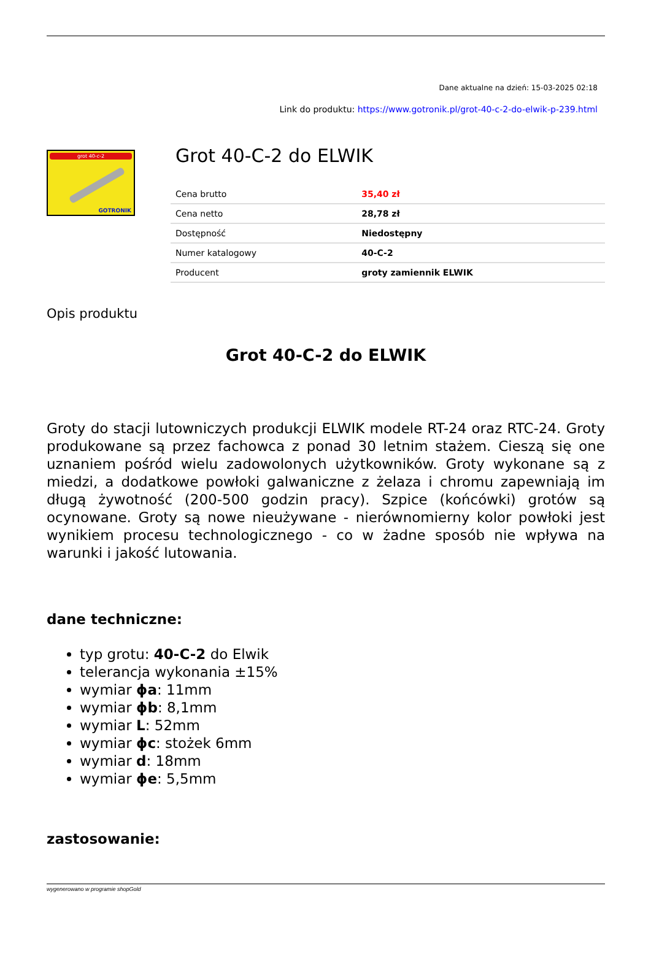Dane aktualne na dzień: 15-03-2025 02:18
Link do produktu: https://www.gotronik.pl/grot-40-c-2-do-elwik-p-239.html
grot 40-c-2
GOTRONIK
Grot 40-C-2 do ELWIK
| Cena brutto | 35,40 zł |
| Cena netto | 28,78 zł |
| Dostępność | Niedostępny |
| Numer katalogowy | 40-C-2 |
| Producent | groty zamiennik ELWIK |
Opis produktu
Grot 40-C-2 do ELWIK
Groty do stacji lutowniczych produkcji ELWIK modele RT-24 oraz RTC-24. Groty produkowane są przez fachowca z ponad 30 letnim stażem. Cieszą się one uznaniem pośród wielu zadowolonych użytkowników. Groty wykonane są z miedzi, a dodatkowe powłoki galwaniczne z żelaza i chromu zapewniają im długą żywotność (200-500 godzin pracy). Szpice (końcówki) grotów są ocynowane. Groty są nowe nieużywane - nierównomierny kolor powłoki jest wynikiem procesu technologicznego - co w żadne sposób nie wpływa na warunki i jakość lutowania.
dane techniczne:
typ grotu: 40-C-2 do Elwik
telerancja wykonania ±15%
wymiar ϕa: 11mm
wymiar ϕb: 8,1mm
wymiar L: 52mm
wymiar ϕc: stożek 6mm
wymiar d: 18mm
wymiar ϕe: 5,5mm
zastosowanie:
wygenerowano w programie shopGold